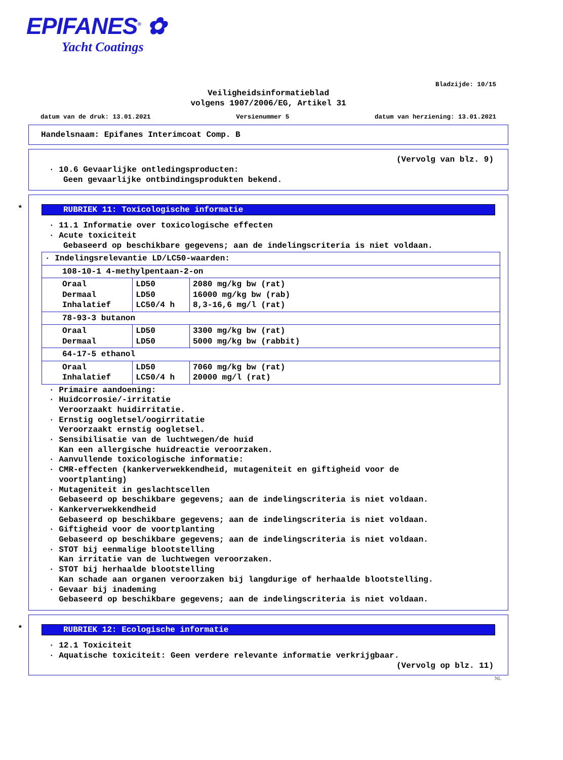EPIFANES<sup>®</sup> ✿
Yacht Coatings
Bladzijde: 10/15
Veiligheidsinformatieblad
volgens 1907/2006/EG, Artikel 31
datum van de druk: 13.01.2021 Versienummer 5 datum van herziening: 13.01.2021
Handelsnaam: Epifanes Interimcoat Comp. B
(Vervolg van blz. 9)
· 10.6 Gevaarlijke ontledingsproducten:
Geen gevaarlijke ontbindingsprodukten bekend.
*
RUBRIEK 11: Toxicologische informatie
· 11.1 Informatie over toxicologische effecten
· Acute toxiciteit
Gebaseerd op beschikbare gegevens; aan de indelingscriteria is niet voldaan.
| · Indelingsrelevantie LD/LC50-waarden: | | |
| 108-10-1 4-methylpentaan-2-on | | |
| Oraal Dermaal Inhalatief | LD50 LD50 LC50/4 h | 2080 mg/kg bw (rat) 16000 mg/kg bw (rab) 8,3-16,6 mg/l (rat) |
| 78-93-3 butanon | | |
| Oraal Dermaal | LD50 LD50 | 3300 mg/kg bw (rat) 5000 mg/kg bw (rabbit) |
| 64-17-5 ethanol | | |
| Oraal Inhalatief | LD50 LC50/4 h | 7060 mg/kg bw (rat) 20000 mg/l (rat) |
· Primaire aandoening:
· Huidcorrosie/-irritatie
Veroorzaakt huidirritatie.
· Ernstig oogletsel/oogirritatie
Veroorzaakt ernstig oogletsel.
· Sensibilisatie van de luchtwegen/de huid
Kan een allergische huidreactie veroorzaken.
· Aanvullende toxicologische informatie:
· CMR-effecten (kankerverwekkendheid, mutageniteit en giftigheid voor de
voortplanting)
· Mutageniteit in geslachtscellen
Gebaseerd op beschikbare gegevens; aan de indelingscriteria is niet voldaan.
· Kankerverwekkendheid
Gebaseerd op beschikbare gegevens; aan de indelingscriteria is niet voldaan.
· Giftigheid voor de voortplanting
Gebaseerd op beschikbare gegevens; aan de indelingscriteria is niet voldaan.
· STOT bij eenmalige blootstelling
Kan irritatie van de luchtwegen veroorzaken.
· STOT bij herhaalde blootstelling
Kan schade aan organen veroorzaken bij langdurige of herhaalde blootstelling.
· Gevaar bij inademing
Gebaseerd op beschikbare gegevens; aan de indelingscriteria is niet voldaan.
*
RUBRIEK 12: Ecologische informatie
· 12.1 Toxiciteit
· Aquatische toxiciteit: Geen verdere relevante informatie verkrijgbaar.
(Vervolg op blz. 11)
NL